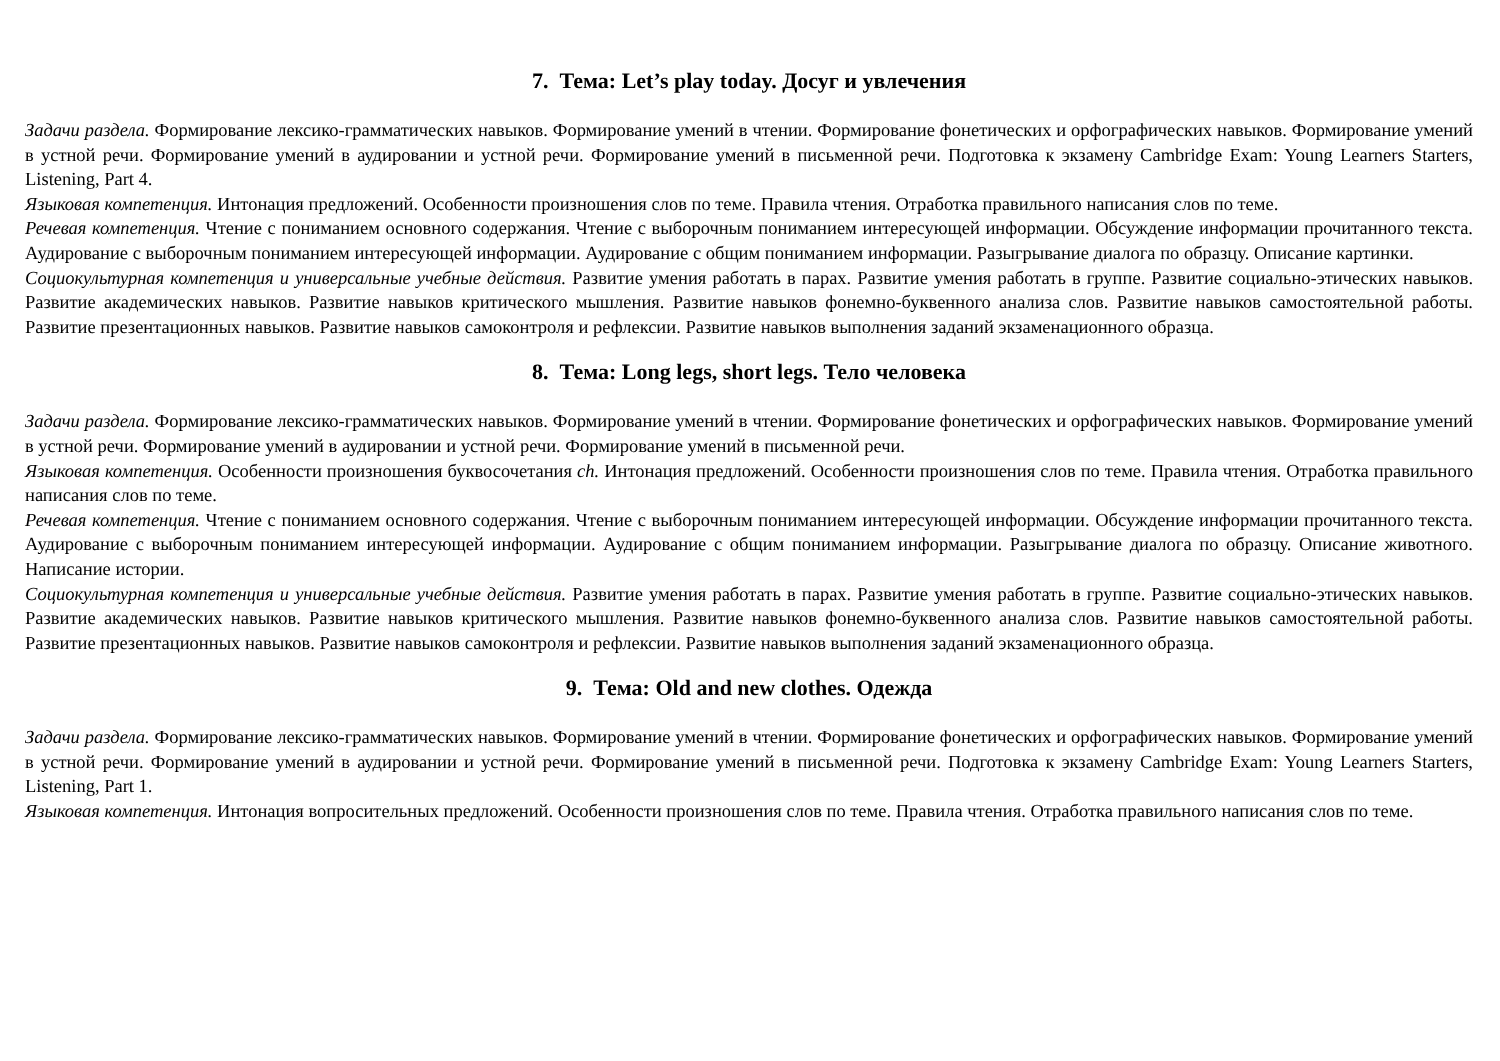7. Тема: Let’s play today. Досуг и увлечения
Задачи раздела. Формирование лексико-грамматических навыков. Формирование умений в чтении. Формирование фонетических и орфографических навыков. Формирование умений в устной речи. Формирование умений в аудировании и устной речи. Формирование умений в письменной речи. Подготовка к экзамену Cambridge Exam: Young Learners Starters, Listening, Part 4.
Языковая компетенция. Интонация предложений. Особенности произношения слов по теме. Правила чтения. Отработка правильного написания слов по теме.
Речевая компетенция. Чтение с пониманием основного содержания. Чтение с выборочным пониманием интересующей информации. Обсуждение информации прочитанного текста. Аудирование с выборочным пониманием интересующей информации. Аудирование с общим пониманием информации. Разыгрывание диалога по образцу. Описание картинки.
Социокультурная компетенция и универсальные учебные действия. Развитие умения работать в парах. Развитие умения работать в группе. Развитие социально-этических навыков. Развитие академических навыков. Развитие навыков критического мышления. Развитие навыков фонемно-буквенного анализа слов. Развитие навыков самостоятельной работы. Развитие презентационных навыков. Развитие навыков самоконтроля и рефлексии. Развитие навыков выполнения заданий экзаменационного образца.
8. Тема: Long legs, short legs. Тело человека
Задачи раздела. Формирование лексико-грамматических навыков. Формирование умений в чтении. Формирование фонетических и орфографических навыков. Формирование умений в устной речи. Формирование умений в аудировании и устной речи. Формирование умений в письменной речи.
Языковая компетенция. Особенности произношения буквосочетания ch. Интонация предложений. Особенности произношения слов по теме. Правила чтения. Отработка правильного написания слов по теме.
Речевая компетенция. Чтение с пониманием основного содержания. Чтение с выборочным пониманием интересующей информации. Обсуждение информации прочитанного текста. Аудирование с выборочным пониманием интересующей информации. Аудирование с общим пониманием информации. Разыгрывание диалога по образцу. Описание животного. Написание истории.
Социокультурная компетенция и универсальные учебные действия. Развитие умения работать в парах. Развитие умения работать в группе. Развитие социально-этических навыков. Развитие академических навыков. Развитие навыков критического мышления. Развитие навыков фонемно-буквенного анализа слов. Развитие навыков самостоятельной работы. Развитие презентационных навыков. Развитие навыков самоконтроля и рефлексии. Развитие навыков выполнения заданий экзаменационного образца.
9. Тема: Old and new clothes. Одежда
Задачи раздела. Формирование лексико-грамматических навыков. Формирование умений в чтении. Формирование фонетических и орфографических навыков. Формирование умений в устной речи. Формирование умений в аудировании и устной речи. Формирование умений в письменной речи. Подготовка к экзамену Cambridge Exam: Young Learners Starters, Listening, Part 1.
Языковая компетенция. Интонация вопросительных предложений. Особенности произношения слов по теме. Правила чтения. Отработка правильного написания слов по теме.